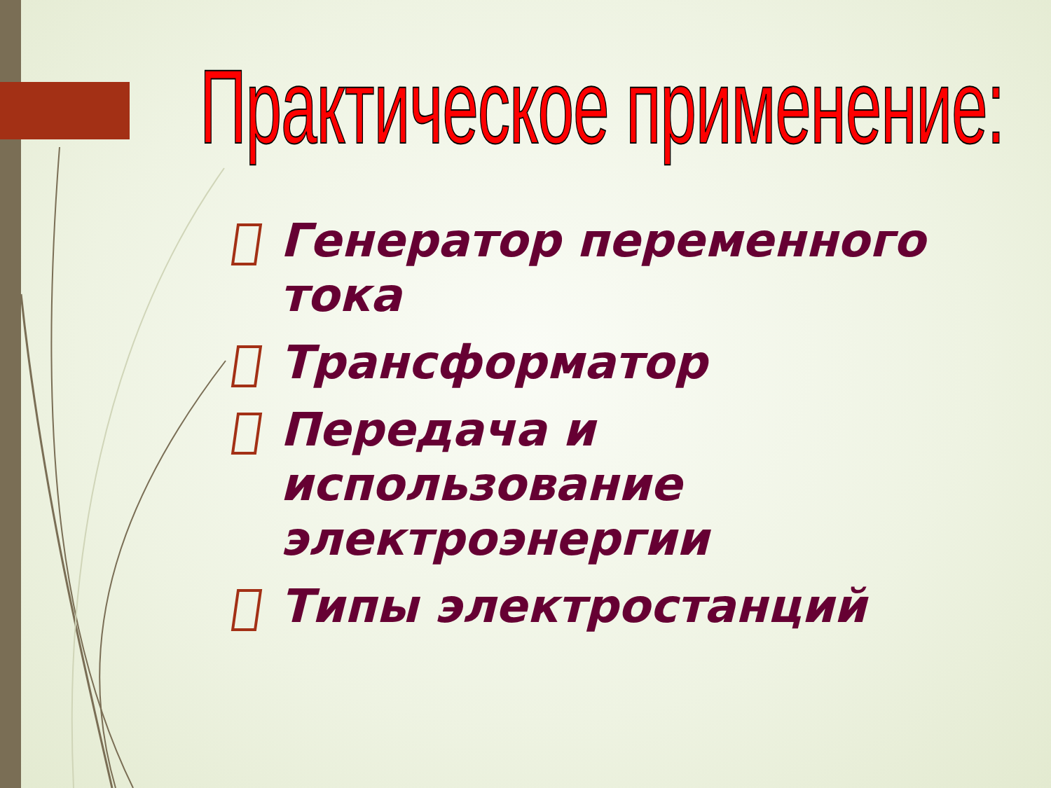Практическое применение:
Генератор переменного тока
Трансформатор
Передача и использование электроэнергии
Типы электростанций